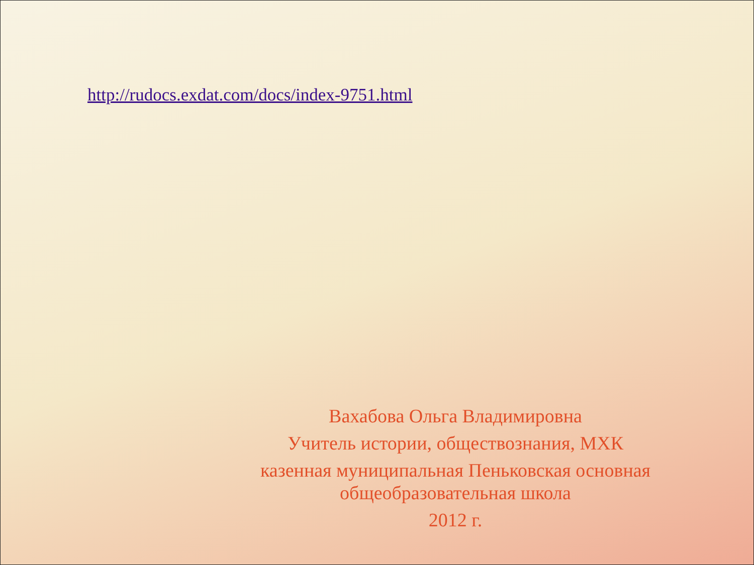http://rudocs.exdat.com/docs/index-9751.html
Вахабова Ольга Владимировна
Учитель истории, обществознания, МХК
казенная муниципальная Пеньковская основная общеобразовательная школа
2012 г.